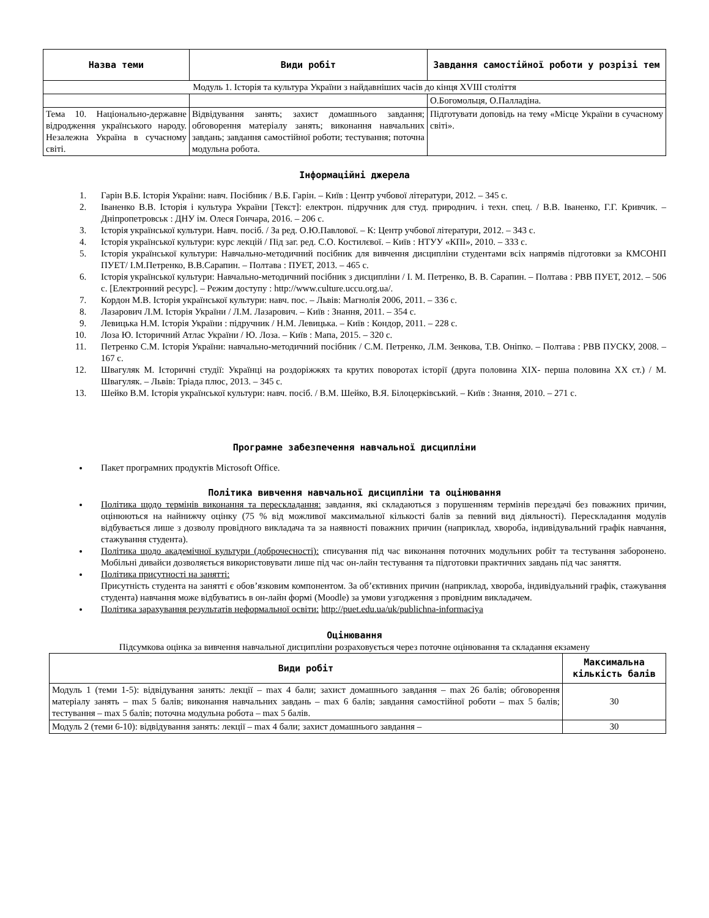| Назва теми | Види робіт | Завдання самостійної роботи у розрізі тем |
| --- | --- | --- |
| Модуль 1. Історія та культура України з найдавніших часів до кінця XVIII століття | | |
| | | О.Богомольця, О.Палладіна. |
| Тема 10. Національно-державне відродження українського народу. Незалежна Україна в сучасному світі. | Відвідування занять; захист домашнього завдання; обговорення матеріалу занять; виконання навчальних завдань; завдання самостійної роботи; тестування; поточна модульна робота. | Підготувати доповідь на тему «Місце України в сучасному світі». |
Інформаційні джерела
1. Гарін В.Б. Історія України: навч. Посібник / В.Б. Гарін. – Київ : Центр учбової літератури, 2012. – 345 с.
2. Іваненко В.В. Історія і культура України [Текст]: електрон. підручник для студ. природнич. і техн. спец. / В.В. Іваненко, Г.Г. Кривчик. – Дніпропетровськ : ДНУ ім. Олеся Гончара, 2016. – 206 с.
3. Історія української культури. Навч. посіб. / За ред. О.Ю.Павлової. – К: Центр учбової літератури, 2012. – 343 с.
4. Історія української культури: курс лекцій / Під заг. ред. С.О. Костилєвої. – Київ : НТУУ «КПІ», 2010. – 333 с.
5. Історія української культури: Навчально-методичний посібник для вивчення дисципліни студентами всіх напрямів підготовки за КМСОНП ПУЕТ/ І.М.Петренко, В.В.Сарапин. – Полтава : ПУЕТ, 2013. – 465 с.
6. Історія української культури: Навчально-методичний посібник з дисципліни / І. М. Петренко, В. В. Сарапин. – Полтава : РВВ ПУЕТ, 2012. – 506 с. [Електронний ресурс]. – Режим доступу : http://www.culture.uccu.org.ua/.
7. Кордон М.В. Історія української культури: навч. пос. – Львів: Магнолія 2006, 2011. – 336 с.
8. Лазарович Л.М. Історія України / Л.М. Лазарович. – Київ : Знання, 2011. – 354 с.
9. Левицька Н.М. Історія України : підручник / Н.М. Левицька. – Київ : Кондор, 2011. – 228 с.
10. Лоза Ю. Історичний Атлас України / Ю. Лоза. – Київ : Мапа, 2015. – 320 с.
11. Петренко С.М. Історія України: навчально-методичний посібник / С.М. Петренко, Л.М. Зенкова, Т.В. Оніпко. – Полтава : РВВ ПУСКУ, 2008. – 167 с.
12. Швагуляк М. Історичні студії: Українці на роздоріжжях та крутих поворотах історії (друга половина XIX- перша половина XX ст.) / М. Швагуляк. – Львів: Тріада плюс, 2013. – 345 с.
13. Шейко В.М. Історія української культури: навч. посіб. / В.М. Шейко, В.Я. Білоцерківський. – Київ : Знання, 2010. – 271 с.
Програмне забезпечення навчальної дисципліни
Пакет програмних продуктів Microsoft Office.
Політика вивчення навчальної дисципліни та оцінювання
Політика щодо термінів виконання та перескладання: завдання, які складаються з порушенням термінів перездачі без поважних причин, оцінюються на найнижчу оцінку (75 % від можливої максимальної кількості балів за певний вид діяльності). Перескладання модулів відбувається лише з дозволу провідного викладача та за наявності поважних причин (наприклад, хвороба, індивідувальний графік навчання, стажування студента).
Політика щодо академічної культури (доброчесності): списування під час виконання поточних модульних робіт та тестування заборонено. Мобільні дивайси дозволяється використовувати лише під час он-лайн тестування та підготовки практичних завдань під час заняття.
Політика присутності на занятті:
Присутність студента на занятті є обов’язковим компонентом. За об’єктивних причин (наприклад, хвороба, індивідуальний графік, стажування студента) навчання може відбуватись в он-лайн формі (Moodle) за умови узгодження з провідним викладачем.
Політика зарахування результатів неформальної освіти: http://puet.edu.ua/uk/publichna-informaciya
Оцінювання
Підсумкова оцінка за вивчення навчальної дисципліни розраховується через поточне оцінювання та складання екзамену
| Види робіт | Максимальна кількість балів |
| --- | --- |
| Модуль 1 (теми 1-5): відвідування занять: лекції – max 4 бали; захист домашнього завдання – max 26 балів; обговорення матеріалу занять – max 5 балів; виконання навчальних завдань – max 6 балів; завдання самостійної роботи – max 5 балів; тестування – max 5 балів; поточна модульна робота – max 5 балів. | 30 |
| Модуль 2 (теми 6-10): відвідування занять: лекції – max 4 бали; захист домашнього завдання – | 30 |